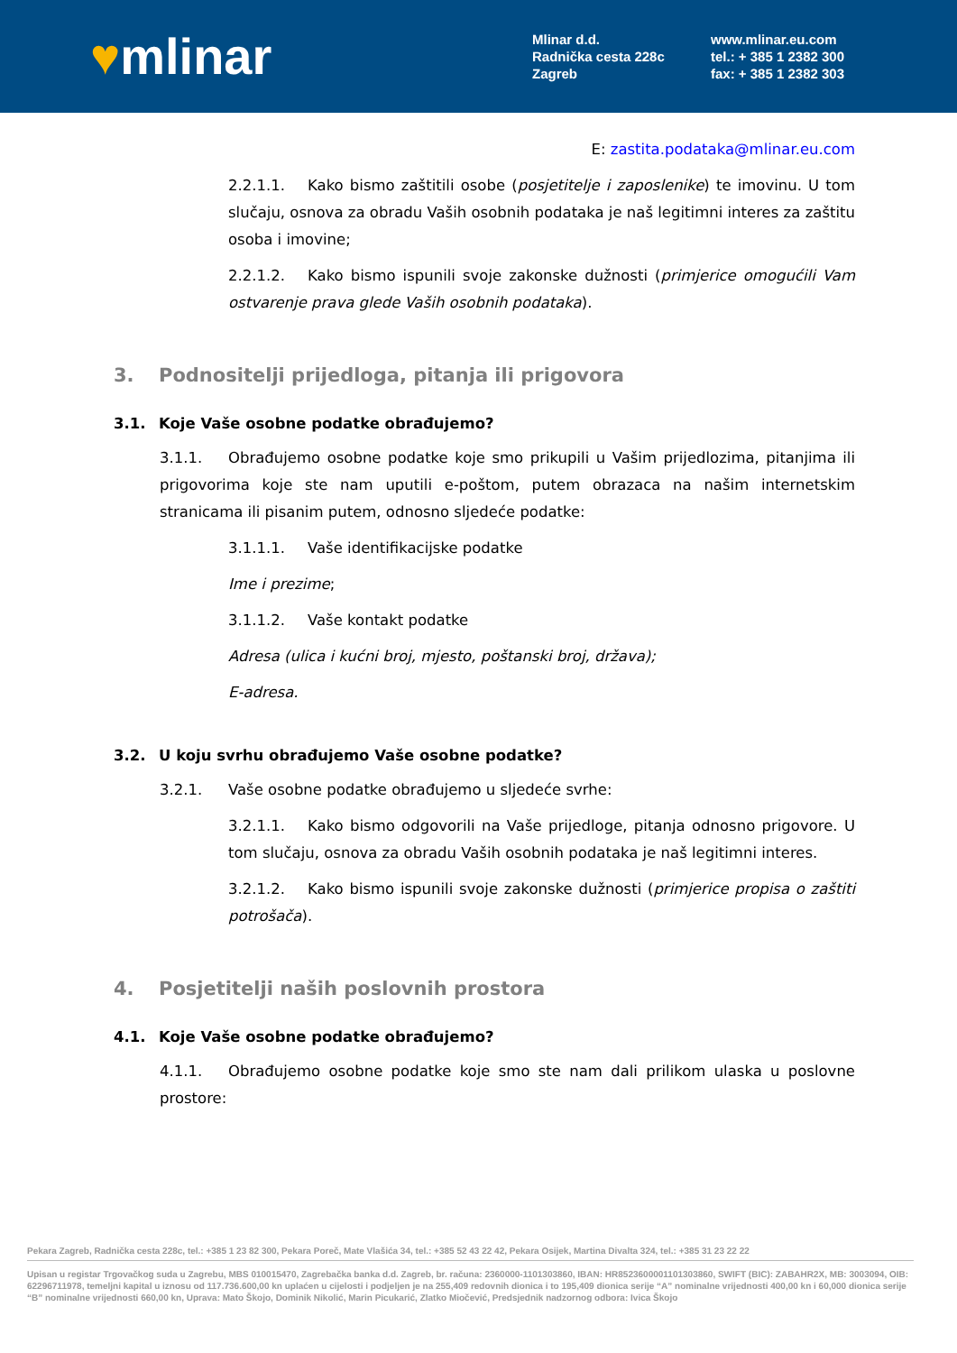♥mlinar
Mlinar d.d.
Radnička cesta 228c
Zagreb
www.mlinar.eu.com
tel.: + 385 1 2382 300
fax: + 385 1 2382 303
E: zastita.podataka@mlinar.eu.com
2.2.1.1. Kako bismo zaštitili osobe (posjetitelje i zaposlenike) te imovinu. U tom slučaju, osnova za obradu Vaših osobnih podataka je naš legitimni interes za zaštitu osoba i imovine;
2.2.1.2. Kako bismo ispunili svoje zakonske dužnosti (primjerice omogućili Vam ostvarenje prava glede Vaših osobnih podataka).
3. Podnositelji prijedloga, pitanja ili prigovora
3.1. Koje Vaše osobne podatke obrađujemo?
3.1.1. Obrađujemo osobne podatke koje smo prikupili u Vašim prijedlozima, pitanjima ili prigovorima koje ste nam uputili e-poštom, putem obrazaca na našim internetskim stranicama ili pisanim putem, odnosno sljedeće podatke:
3.1.1.1. Vaše identifikacijske podatke
Ime i prezime;
3.1.1.2. Vaše kontakt podatke
Adresa (ulica i kućni broj, mjesto, poštanski broj, država);
E-adresa.
3.2. U koju svrhu obrađujemo Vaše osobne podatke?
3.2.1. Vaše osobne podatke obrađujemo u sljedeće svrhe:
3.2.1.1. Kako bismo odgovorili na Vaše prijedloge, pitanja odnosno prigovore. U tom slučaju, osnova za obradu Vaših osobnih podataka je naš legitimni interes.
3.2.1.2. Kako bismo ispunili svoje zakonske dužnosti (primjerice propisa o zaštiti potrošača).
4. Posjetitelji naših poslovnih prostora
4.1. Koje Vaše osobne podatke obrađujemo?
4.1.1. Obrađujemo osobne podatke koje smo ste nam dali prilikom ulaska u poslovne prostore:
Pekara Zagreb, Radnička cesta 228c, tel.: +385 1 23 82 300, Pekara Poreč, Mate Vlašića 34, tel.: +385 52 43 22 42, Pekara Osijek, Martina Divalta 324, tel.: +385 31 23 22 22
Upisan u registar Trgovačkog suda u Zagrebu, MBS 010015470, Zagrebačka banka d.d. Zagreb, br. računa: 2360000-1101303860, IBAN: HR8523600001101303860, SWIFT (BIC): ZABAHR2X, MB: 3003094, OIB: 62296711978, temeljni kapital u iznosu od 117.736.600,00 kn uplaćen u cijelosti i podjeljen je na 255,409 redovnih dionica i to 195,409 dionica serije “A” nominalne vrijednosti 400,00 kn i 60,000 dionica serije “B” nominalne vrijednosti 660,00 kn, Uprava: Mato Škojo, Dominik Nikolić, Marin Picukarić, Zlatko Miočević, Predsjednik nadzornog odbora: Ivica Škojo